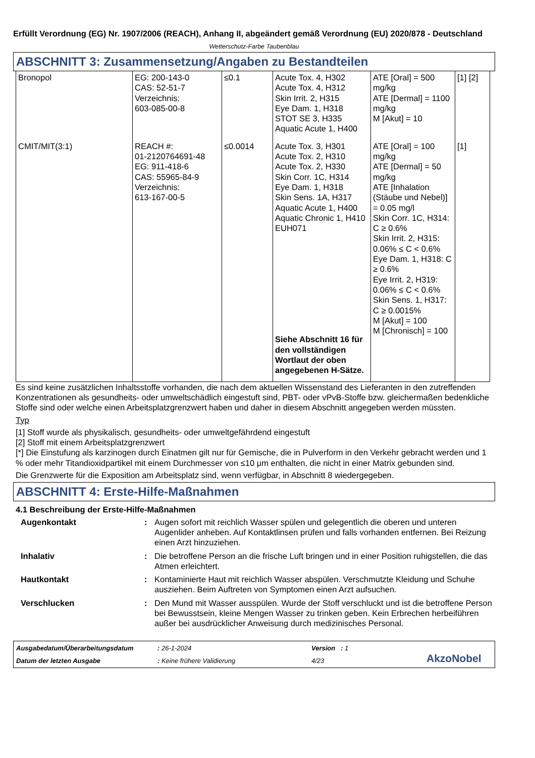Erfüllt Verordnung (EG) Nr. 1907/2006 (REACH), Anhang II, abgeändert gemäß Verordnung (EU) 2020/878 - Deutschland
Wetterschutz-Farbe Taubenblau
ABSCHNITT 3: Zusammensetzung/Angaben zu Bestandteilen
| Bronopol | EG: 200-143-0 CAS: 52-51-7 Verzeichnis: 603-085-00-8 | ≤0.1 | Acute Tox. 4, H302 Acute Tox. 4, H312 Skin Irrit. 2, H315 Eye Dam. 1, H318 STOT SE 3, H335 Aquatic Acute 1, H400 | ATE [Oral] = 500 mg/kg ATE [Dermal] = 1100 mg/kg M [Akut] = 10 | [1] [2] |
| CMIT/MIT(3:1) | REACH #: 01-2120764691-48 EG: 911-418-6 CAS: 55965-84-9 Verzeichnis: 613-167-00-5 | ≤0.0014 | Acute Tox. 3, H301 Acute Tox. 2, H310 Acute Tox. 2, H330 Skin Corr. 1C, H314 Eye Dam. 1, H318 Skin Sens. 1A, H317 Aquatic Acute 1, H400 Aquatic Chronic 1, H410 EUH071 Siehe Abschnitt 16 für den vollständigen Wortlaut der oben angegebenen H-Sätze. | ATE [Oral] = 100 mg/kg ATE [Dermal] = 50 mg/kg ATE [Inhalation (Stäube und Nebel)] = 0.05 mg/l Skin Corr. 1C, H314: C ≥ 0.6% Skin Irrit. 2, H315: 0.06% ≤ C < 0.6% Eye Dam. 1, H318: C ≥ 0.6% Eye Irrit. 2, H319: 0.06% ≤ C < 0.6% Skin Sens. 1, H317: C ≥ 0.0015% M [Akut] = 100 M [Chronisch] = 100 | [1] |
Es sind keine zusätzlichen Inhaltsstoffe vorhanden, die nach dem aktuellen Wissenstand des Lieferanten in den zutreffenden Konzentrationen als gesundheits- oder umweltschädlich eingestuft sind, PBT- oder vPvB-Stoffe bzw. gleichermaßen bedenkliche Stoffe sind oder welche einen Arbeitsplatzgrenzwert haben und daher in diesem Abschnitt angegeben werden müssten.
Typ
[1] Stoff wurde als physikalisch, gesundheits- oder umweltgefährdend eingestuft
[2] Stoff mit einem Arbeitsplatzgrenzwert
[*] Die Einstufung als karzinogen durch Einatmen gilt nur für Gemische, die in Pulverform in den Verkehr gebracht werden und 1 % oder mehr Titandioxidpartikel mit einem Durchmesser von ≤10 μm enthalten, die nicht in einer Matrix gebunden sind.
Die Grenzwerte für die Exposition am Arbeitsplatz sind, wenn verfügbar, in Abschnitt 8 wiedergegeben.
ABSCHNITT 4: Erste-Hilfe-Maßnahmen
4.1 Beschreibung der Erste-Hilfe-Maßnahmen
Augenkontakt
:
Augen sofort mit reichlich Wasser spülen und gelegentlich die oberen und unteren Augenlider anheben. Auf Kontaktlinsen prüfen und falls vorhanden entfernen. Bei Reizung einen Arzt hinzuziehen.
Inhalativ
:
Die betroffene Person an die frische Luft bringen und in einer Position ruhigstellen, die das Atmen erleichtert.
Hautkontakt
:
Kontaminierte Haut mit reichlich Wasser abspülen. Verschmutzte Kleidung und Schuhe ausziehen. Beim Auftreten von Symptomen einen Arzt aufsuchen.
Verschlucken
:
Den Mund mit Wasser ausspülen. Wurde der Stoff verschluckt und ist die betroffene Person bei Bewusstsein, kleine Mengen Wasser zu trinken geben. Kein Erbrechen herbeiführen außer bei ausdrücklicher Anweisung durch medizinisches Personal.
Ausgabedatum/Überarbeitungsdatum
: 26-1-2024
Version : 1
AkzoNobel
Datum der letzten Ausgabe
: Keine frühere Validierung
4/23